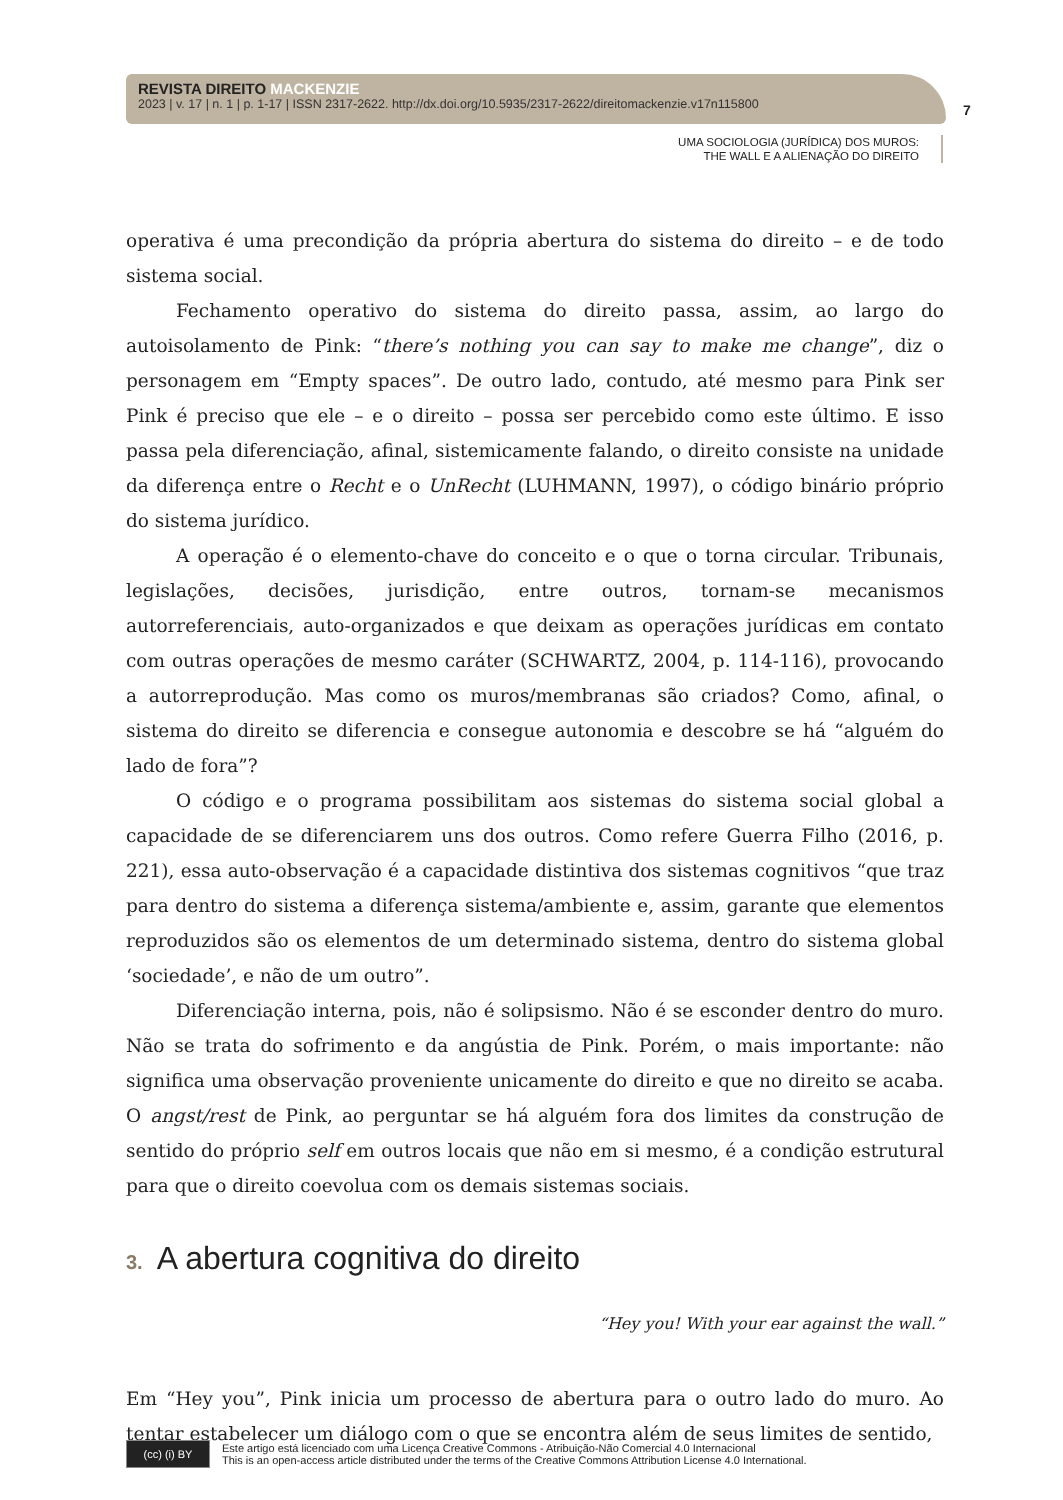REVISTA DIREITO MACKENZIE
2023 | v. 17 | n. 1 | p. 1-17 | ISSN 2317-2622. http://dx.doi.org/10.5935/2317-2622/direitomackenzie.v17n115800
7
UMA SOCIOLOGIA (JURÍDICA) DOS MUROS:
THE WALL E A ALIENAÇÃO DO DIREITO
operativa é uma precondição da própria abertura do sistema do direito – e de todo sistema social.
Fechamento operativo do sistema do direito passa, assim, ao largo do autoisolamento de Pink: “there’s nothing you can say to make me change”, diz o personagem em “Empty spaces”. De outro lado, contudo, até mesmo para Pink ser Pink é preciso que ele – e o direito – possa ser percebido como este último. E isso passa pela diferenciação, afinal, sistemicamente falando, o direito consiste na unidade da diferença entre o Recht e o UnRecht (LUHMANN, 1997), o código binário próprio do sistema jurídico.
A operação é o elemento-chave do conceito e o que o torna circular. Tribunais, legislações, decisões, jurisdição, entre outros, tornam-se mecanismos autorreferenciais, auto-organizados e que deixam as operações jurídicas em contato com outras operações de mesmo caráter (SCHWARTZ, 2004, p. 114-116), provocando a autorreprodução. Mas como os muros/membranas são criados? Como, afinal, o sistema do direito se diferencia e consegue autonomia e descobre se há “alguém do lado de fora”?
O código e o programa possibilitam aos sistemas do sistema social global a capacidade de se diferenciarem uns dos outros. Como refere Guerra Filho (2016, p. 221), essa auto-observação é a capacidade distintiva dos sistemas cognitivos “que traz para dentro do sistema a diferença sistema/ambiente e, assim, garante que elementos reproduzidos são os elementos de um determinado sistema, dentro do sistema global ‘sociedade’, e não de um outro”.
Diferenciação interna, pois, não é solipsismo. Não é se esconder dentro do muro. Não se trata do sofrimento e da angústia de Pink. Porém, o mais importante: não significa uma observação proveniente unicamente do direito e que no direito se acaba. O angst/rest de Pink, ao perguntar se há alguém fora dos limites da construção de sentido do próprio self em outros locais que não em si mesmo, é a condição estrutural para que o direito coevolua com os demais sistemas sociais.
3. A abertura cognitiva do direito
“Hey you! With your ear against the wall.”
Em “Hey you”, Pink inicia um processo de abertura para o outro lado do muro. Ao tentar estabelecer um diálogo com o que se encontra além de seus limites de sentido,
(cc) (i) BY
Este artigo está licenciado com uma Licença Creative Commons - Atribuição-Não Comercial 4.0 Internacional
This is an open-access article distributed under the terms of the Creative Commons Attribution License 4.0 International.